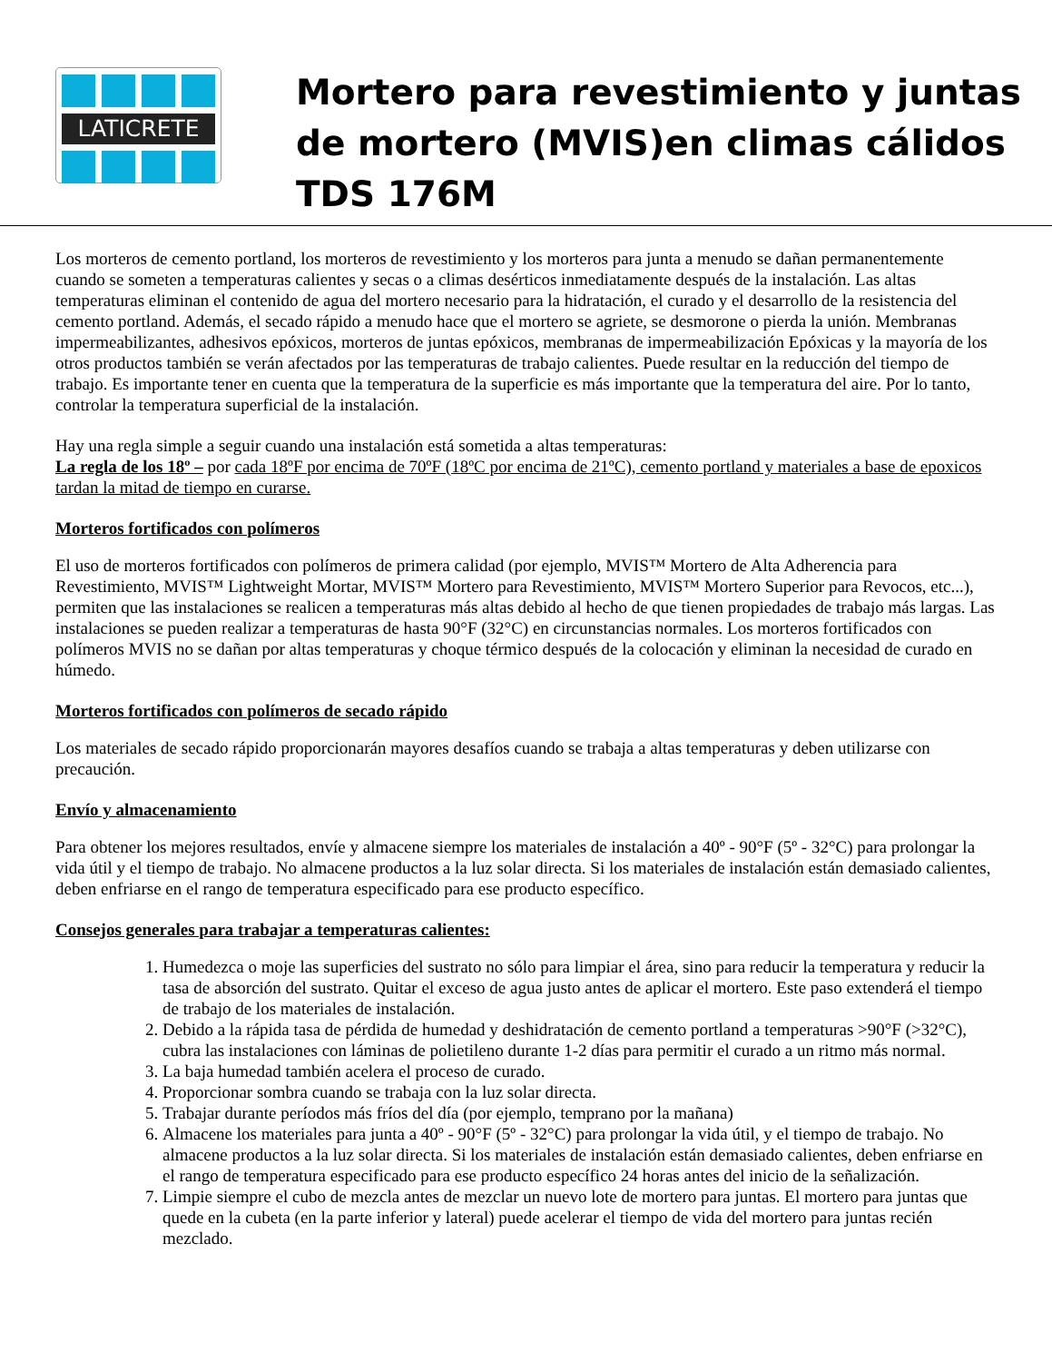LATICRETE
Mortero para revestimiento y juntas de mortero (MVIS)en climas cálidos TDS 176M
Los morteros de cemento portland, los morteros de revestimiento y los morteros para junta a menudo se dañan permanentemente cuando se someten a temperaturas calientes y secas o a climas desérticos inmediatamente después de la instalación. Las altas temperaturas eliminan el contenido de agua del mortero necesario para la hidratación, el curado y el desarrollo de la resistencia del cemento portland. Además, el secado rápido a menudo hace que el mortero se agriete, se desmorone o pierda la unión. Membranas impermeabilizantes, adhesivos epóxicos, morteros de juntas epóxicos, membranas de impermeabilización Epóxicas y la mayoría de los otros productos también se verán afectados por las temperaturas de trabajo calientes. Puede resultar en la reducción del tiempo de trabajo. Es importante tener en cuenta que la temperatura de la superficie es más importante que la temperatura del aire. Por lo tanto, controlar la temperatura superficial de la instalación.
Hay una regla simple a seguir cuando una instalación está sometida a altas temperaturas:
La regla de los 18º – por cada 18ºF por encima de 70ºF (18ºC por encima de 21ºC), cemento portland y materiales a base de epoxicos tardan la mitad de tiempo en curarse.
Morteros fortificados con polímeros
El uso de morteros fortificados con polímeros de primera calidad (por ejemplo, MVIS™ Mortero de Alta Adherencia para Revestimiento, MVIS™ Lightweight Mortar, MVIS™ Mortero para Revestimiento, MVIS™ Mortero Superior para Revocos, etc...), permiten que las instalaciones se realicen a temperaturas más altas debido al hecho de que tienen propiedades de trabajo más largas. Las instalaciones se pueden realizar a temperaturas de hasta 90°F (32°C) en circunstancias normales. Los morteros fortificados con polímeros MVIS no se dañan por altas temperaturas y choque térmico después de la colocación y eliminan la necesidad de curado en húmedo.
Morteros fortificados con polímeros de secado rápido
Los materiales de secado rápido proporcionarán mayores desafíos cuando se trabaja a altas temperaturas y deben utilizarse con precaución.
Envío y almacenamiento
Para obtener los mejores resultados, envíe y almacene siempre los materiales de instalación a 40º - 90°F (5º - 32°C) para prolongar la vida útil y el tiempo de trabajo. No almacene productos a la luz solar directa. Si los materiales de instalación están demasiado calientes, deben enfriarse en el rango de temperatura especificado para ese producto específico.
Consejos generales para trabajar a temperaturas calientes:
1. Humedezca o moje las superficies del sustrato no sólo para limpiar el área, sino para reducir la temperatura y reducir la tasa de absorción del sustrato. Quitar el exceso de agua justo antes de aplicar el mortero. Este paso extenderá el tiempo de trabajo de los materiales de instalación.
2. Debido a la rápida tasa de pérdida de humedad y deshidratación de cemento portland a temperaturas >90°F (>32°C), cubra las instalaciones con láminas de polietileno durante 1-2 días para permitir el curado a un ritmo más normal.
3. La baja humedad también acelera el proceso de curado.
4. Proporcionar sombra cuando se trabaja con la luz solar directa.
5. Trabajar durante períodos más fríos del día (por ejemplo, temprano por la mañana)
6. Almacene los materiales para junta a 40º - 90°F (5º - 32°C) para prolongar la vida útil, y el tiempo de trabajo. No almacene productos a la luz solar directa. Si los materiales de instalación están demasiado calientes, deben enfriarse en el rango de temperatura especificado para ese producto específico 24 horas antes del inicio de la señalización.
7. Limpie siempre el cubo de mezcla antes de mezclar un nuevo lote de mortero para juntas. El mortero para juntas que quede en la cubeta (en la parte inferior y lateral) puede acelerar el tiempo de vida del mortero para juntas recién mezclado.